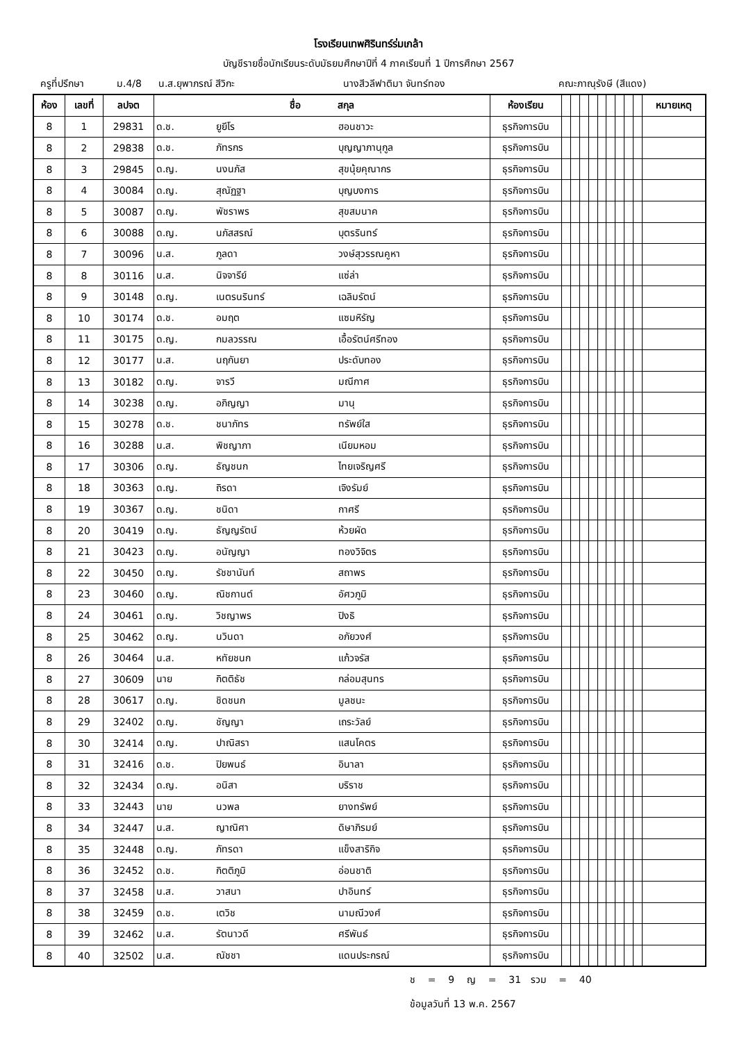โรงเรียนเทพศิรินทร์ร่มเกล้า
บัญชีรายชื่อนักเรียนระดับมัธยมศึกษาปีที่ 4 ภาคเรียนที่ 1 ปีการศึกษา 2567
ครูที่ปรึกษา ม.4/8 น.ส.ยุพาภรณ์ สีวิกะ นางสีวลีฟาติมา จันทร์ทอง คณะภาณุรังษี (สีแดง)
| ห้อง | เลขที่ | ลปจต | ชื่อ สกุล | | | ห้องเรียน | | | | | | | | | | หมายเหตุ |
| --- | --- | --- | --- | --- | --- | --- | --- | --- | --- | --- | --- | --- | --- | --- | --- | --- |
| 8 | 1 | 29831 | ด.ช. | ยูยีโร | ฮอนชาวะ | ธุรกิจการบิน | | | | | | | | | | |
| 8 | 2 | 29838 | ด.ช. | ภัทรกร | บุญญาภานุกูล | ธุรกิจการบิน | | | | | | | | | | |
| 8 | 3 | 29845 | ด.ญ. | นงนภัส | สุขนุ้ยคุณากร | ธุรกิจการบิน | | | | | | | | | | |
| 8 | 4 | 30084 | ด.ญ. | สุณัฏฐา | บุญบงการ | ธุรกิจการบิน | | | | | | | | | | |
| 8 | 5 | 30087 | ด.ญ. | พัชราพร | สุขสมนาค | ธุรกิจการบิน | | | | | | | | | | |
| 8 | 6 | 30088 | ด.ญ. | นภัสสรณ์ | บุตรรินทร์ | ธุรกิจการบิน | | | | | | | | | | |
| 8 | 7 | 30096 | น.ส. | ภูลดา | วงษ์สุวรรณคูหา | ธุรกิจการบิน | | | | | | | | | | |
| 8 | 8 | 30116 | น.ส. | นิจจารีย์ | แซ่ล่า | ธุรกิจการบิน | | | | | | | | | | |
| 8 | 9 | 30148 | ด.ญ. | เนตรนรินทร์ | เฉลิมรัตน์ | ธุรกิจการบิน | | | | | | | | | | |
| 8 | 10 | 30174 | ด.ช. | อมฤต | แซมหิรัญ | ธุรกิจการบิน | | | | | | | | | | |
| 8 | 11 | 30175 | ด.ญ. | กมลวรรณ | เอื้อรัตน์ศรีทอง | ธุรกิจการบิน | | | | | | | | | | |
| 8 | 12 | 30177 | น.ส. | นฤกันยา | ประดับทอง | ธุรกิจการบิน | | | | | | | | | | |
| 8 | 13 | 30182 | ด.ญ. | จารวี | มณีกาศ | ธุรกิจการบิน | | | | | | | | | | |
| 8 | 14 | 30238 | ด.ญ. | อภิญญา | มานุ | ธุรกิจการบิน | | | | | | | | | | |
| 8 | 15 | 30278 | ด.ช. | ชนาภัทร | ทรัพย์ใส | ธุรกิจการบิน | | | | | | | | | | |
| 8 | 16 | 30288 | น.ส. | พิชญาภา | เนียมหอม | ธุรกิจการบิน | | | | | | | | | | |
| 8 | 17 | 30306 | ด.ญ. | ธัญชนก | ไทยเจริญศรี | ธุรกิจการบิน | | | | | | | | | | |
| 8 | 18 | 30363 | ด.ญ. | ถิรดา | เจิงรัมย์ | ธุรกิจการบิน | | | | | | | | | | |
| 8 | 19 | 30367 | ด.ญ. | ชนิดา | กาศรี | ธุรกิจการบิน | | | | | | | | | | |
| 8 | 20 | 30419 | ด.ญ. | ธัญญรัตน์ | ห้วยผัด | ธุรกิจการบิน | | | | | | | | | | |
| 8 | 21 | 30423 | ด.ญ. | อนัญญา | ทองวิจิตร | ธุรกิจการบิน | | | | | | | | | | |
| 8 | 22 | 30450 | ด.ญ. | รัชชานันท์ | สถาพร | ธุรกิจการบิน | | | | | | | | | | |
| 8 | 23 | 30460 | ด.ญ. | ณิชกานต์ | อัศวภูมิ | ธุรกิจการบิน | | | | | | | | | | |
| 8 | 24 | 30461 | ด.ญ. | วิชญาพร | ปิงธิ | ธุรกิจการบิน | | | | | | | | | | |
| 8 | 25 | 30462 | ด.ญ. | นวินดา | อภัยวงศ์ | ธุรกิจการบิน | | | | | | | | | | |
| 8 | 26 | 30464 | น.ส. | หทัยชนก | แก้วจรัส | ธุรกิจการบิน | | | | | | | | | | |
| 8 | 27 | 30609 | นาย | กิตติธัช | กล่อมสุนทร | ธุรกิจการบิน | | | | | | | | | | |
| 8 | 28 | 30617 | ด.ญ. | ชิดชนก | มูลชนะ | ธุรกิจการบิน | | | | | | | | | | |
| 8 | 29 | 32402 | ด.ญ. | ชัญญา | เถระวัลย์ | ธุรกิจการบิน | | | | | | | | | | |
| 8 | 30 | 32414 | ด.ญ. | ปาณิสรา | แสนโคตร | ธุรกิจการบิน | | | | | | | | | | |
| 8 | 31 | 32416 | ด.ช. | ปิยพนธ์ | อินาลา | ธุรกิจการบิน | | | | | | | | | | |
| 8 | 32 | 32434 | ด.ญ. | อนิสา | บริราช | ธุรกิจการบิน | | | | | | | | | | |
| 8 | 33 | 32443 | นาย | นวพล | ยางทรัพย์ | ธุรกิจการบิน | | | | | | | | | | |
| 8 | 34 | 32447 | น.ส. | ญาณิศา | ดิษาภิรมย์ | ธุรกิจการบิน | | | | | | | | | | |
| 8 | 35 | 32448 | ด.ญ. | ภัทรดา | แข็งสาริกิจ | ธุรกิจการบิน | | | | | | | | | | |
| 8 | 36 | 32452 | ด.ช. | กิตติภูมิ | อ่อนชาติ | ธุรกิจการบิน | | | | | | | | | | |
| 8 | 37 | 32458 | น.ส. | วาสนา | ปาอินทร์ | ธุรกิจการบิน | | | | | | | | | | |
| 8 | 38 | 32459 | ด.ช. | เตวิช | นามณีวงศ์ | ธุรกิจการบิน | | | | | | | | | | |
| 8 | 39 | 32462 | น.ส. | รัตนาวดี | ศรีพันธ์ | ธุรกิจการบิน | | | | | | | | | | |
| 8 | 40 | 32502 | น.ส. | ณัชชา | แดนประกรณ์ | ธุรกิจการบิน | | | | | | | | | | |
ช = 9 ญ = 31 รวม = 40
ข้อมูลวันที่ 13 พ.ค. 2567